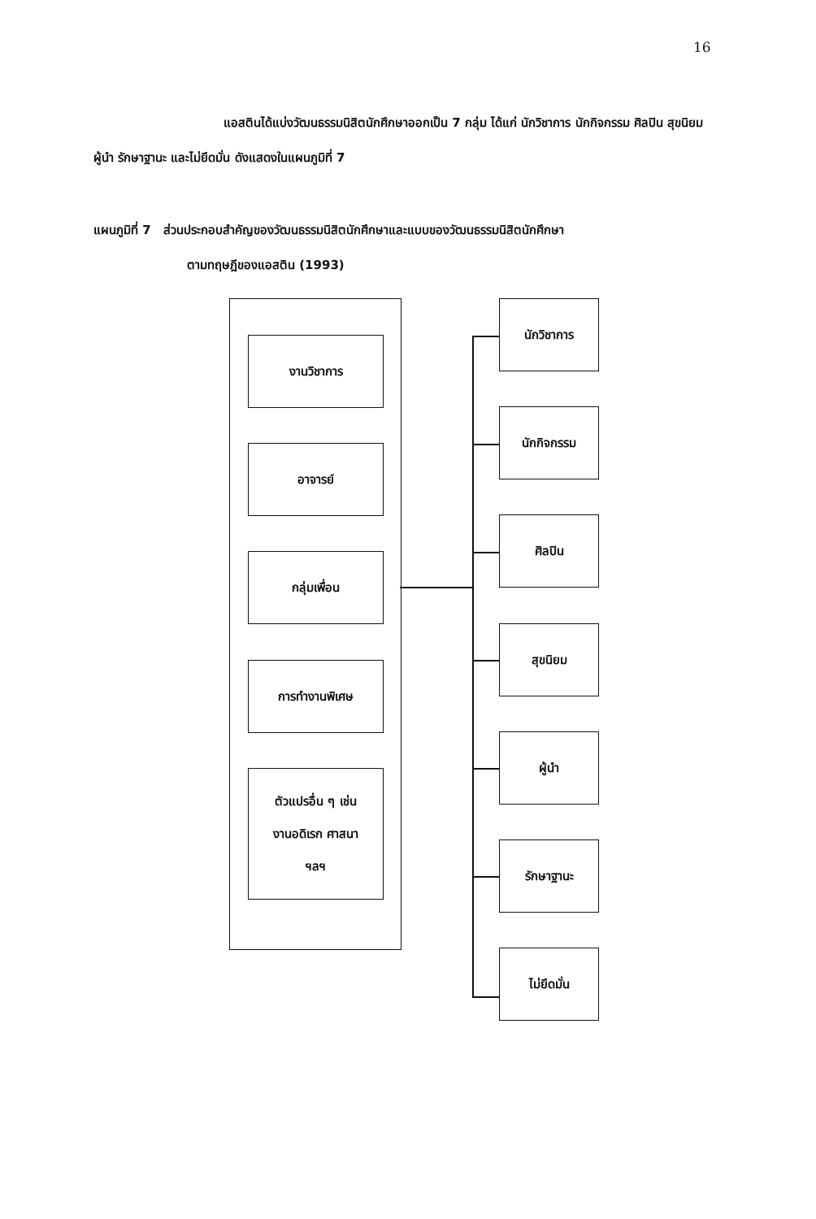16
แอสตินได้แบ่งวัฒนธรรมนิสิตนักศึกษาออกเป็น 7 กลุ่ม ได้แก่ นักวิชาการ นักกิจกรรม ศิลปิน สุขนิยม ผู้นำ รักษาฐานะ และไม่ยึดมั่น ดังแสดงในแผนภูมิที่ 7
แผนภูมิที่ 7 ส่วนประกอบสำคัญของวัฒนธรรมนิสิตนักศึกษาและแบบของวัฒนธรรมนิสิตนักศึกษา
ตามทฤษฎีของแอสติน (1993)
งานวิชาการ
อาจารย์
กลุ่มเพื่อน
การทำงานพิเศษ
ตัวแปรอื่น ๆ เช่น
งานอดิเรก ศาสนา
ฯลฯ
นักวิชาการ
นักกิจกรรม
ศิลปิน
สุขนิยม
ผู้นำ
รักษาฐานะ
ไม่ยึดมั่น